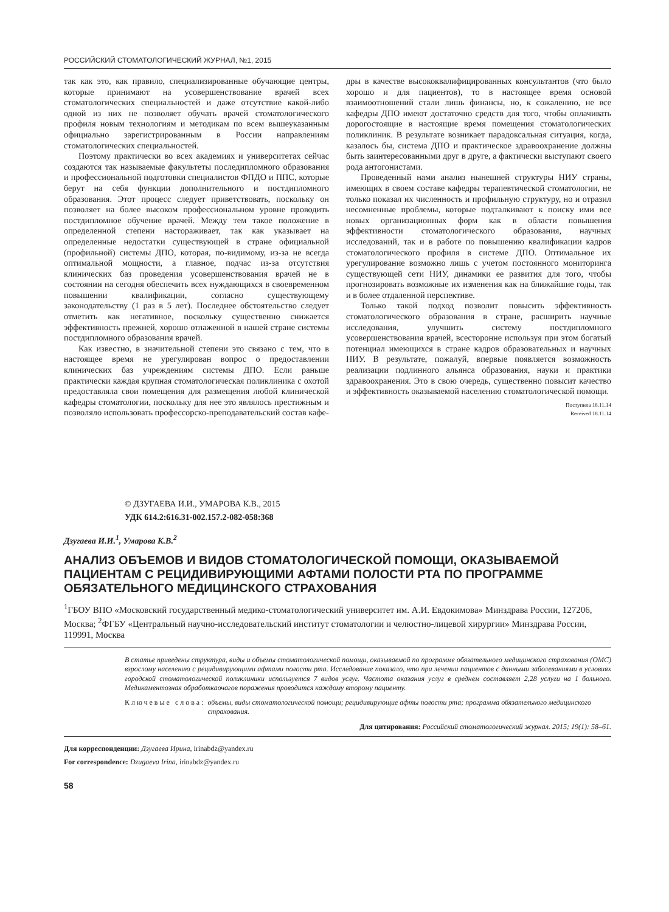РОССИЙСКИЙ СТОМАТОЛОГИЧЕСКИЙ ЖУРНАЛ, №1, 2015
так как это, как правило, специализированные обучающие центры, которые принимают на усовершенствование врачей всех стоматологических специальностей и даже отсутствие какой-либо одной из них не позволяет обучать врачей стоматологического профиля новым технологиям и методикам по всем вышеуказанным официально зарегистрированным в России направлениям стоматологических специальностей.
Поэтому практически во всех академиях и университетах сейчас создаются так называемые факультеты последипломного образования и профессиональной подготовки специалистов ФПДО и ППС, которые берут на себя функции дополнительного и постдипломного образования. Этот процесс следует приветствовать, поскольку он позволяет на более высоком профессиональном уровне проводить постдипломное обучение врачей. Между тем такое положение в определенной степени настораживает, так как указывает на определенные недостатки существующей в стране официальной (профильной) системы ДПО, которая, по-видимому, из-за не всегда оптимальной мощности, а главное, подчас из-за отсутствия клинических баз проведения усовершенствования врачей не в состоянии на сегодня обеспечить всех нуждающихся в своевременном повышении квалификации, согласно существующему законодательству (1 раз в 5 лет). Последнее обстоятельство следует отметить как негативное, поскольку существенно снижается эффективность прежней, хорошо отлаженной в нашей стране системы постдипломного образования врачей.
Как известно, в значительной степени это связано с тем, что в настоящее время не урегулирован вопрос о предоставлении клинических баз учреждениям системы ДПО. Если раньше практически каждая крупная стоматологическая поликлиника с охотой предоставляла свои помещения для размещения любой клинической кафедры стоматологии, поскольку для нее это являлось престижным и позволяло использовать профессорско-преподавательский состав кафе-
дры в качестве высококвалифицированных консультантов (что было хорошо и для пациентов), то в настоящее время основой взаимоотношений стали лишь финансы, но, к сожалению, не все кафедры ДПО имеют достаточно средств для того, чтобы оплачивать дорогостоящие в настоящие время помещения стоматологических поликлиник. В результате возникает парадоксальная ситуация, когда, казалось бы, система ДПО и практическое здравоохранение должны быть заинтересованными друг в друге, а фактически выступают своего рода антогонистами.
Проведенный нами анализ нынешней структуры НИУ страны, имеющих в своем составе кафедры терапевтической стоматологии, не только показал их численность и профильную структуру, но и отразил несомненные проблемы, которые подталкивают к поиску ими все новых организационных форм как в области повышения эффективности стоматологического образования, научных исследований, так и в работе по повышению квалификации кадров стоматологического профиля в системе ДПО. Оптимальное их урегулирование возможно лишь с учетом постоянного мониторинга существующей сети НИУ, динамики ее развития для того, чтобы прогнозировать возможные их изменения как на ближайшие годы, так и в более отдаленной перспективе.
Только такой подход позволит повысить эффективность стоматологического образования в стране, расширить научные исследования, улучшить систему постдипломного усовершенствования врачей, всесторонне используя при этом богатый потенциал имеющихся в стране кадров образовательных и научных НИУ. В результате, пожалуй, впервые появляется возможность реализации подлинного альянса образования, науки и практики здравоохранения. Это в свою очередь, существенно повысит качество и эффективность оказываемой населению стоматологической помощи.
Поступила 18.11.14
Received 18.11.14
© ДЗУГАЕВА И.И., УМАРОВА К.В., 2015
УДК 614.2:616.31-002.157.2-082-058:368
Дзугаева И.И.<sup>1</sup>, Умарова К.В.<sup>2</sup>
АНАЛИЗ ОБЪЕМОВ И ВИДОВ СТОМАТОЛОГИЧЕСКОЙ ПОМОЩИ, ОКАЗЫВАЕМОЙ ПАЦИЕНТАМ С РЕЦИДИВИРУЮЩИМИ АФТАМИ ПОЛОСТИ РТА ПО ПРОГРАММЕ ОБЯЗАТЕЛЬНОГО МЕДИЦИНСКОГО СТРАХОВАНИЯ
<sup>1</sup> ГБОУ ВПО «Московский государственный медико-стоматологический университет им. А.И. Евдокимова» Минздрава России, 127206, Москва; <sup>2</sup>ФГБУ «Центральный научно-исследовательский институт стоматологии и челюстно-лицевой хирургии» Минздрава России, 119991, Москва
В статье приведены структура, виды и объемы стоматологической помощи, оказываемой по программе обязательного медицинского страхования (ОМС) взрослому населению с рецидивирующими афтами полости рта. Исследование показало, что при лечении пациентов с данными заболеваниями в условиях городской стоматологической поликлиники используется 7 видов услуг. Частота оказания услуг в среднем составляет 2,28 услуги на 1 больного. Медикаментозная обработкаочагов поражения проводится каждому второму пациенту.
Ключевые слова: объемы, виды стоматологической помощи; рецидивирующие афты полости рта; программа обязательного медицинского страхования.
Для цитирования: Российский стоматологический журнал. 2015; 19(1): 58–61.
Для корреспонденции: Дзугаева Ирина, irinabdz@yandex.ru
For correspondence: Dzugaeva Irina, irinabdz@yandex.ru
58